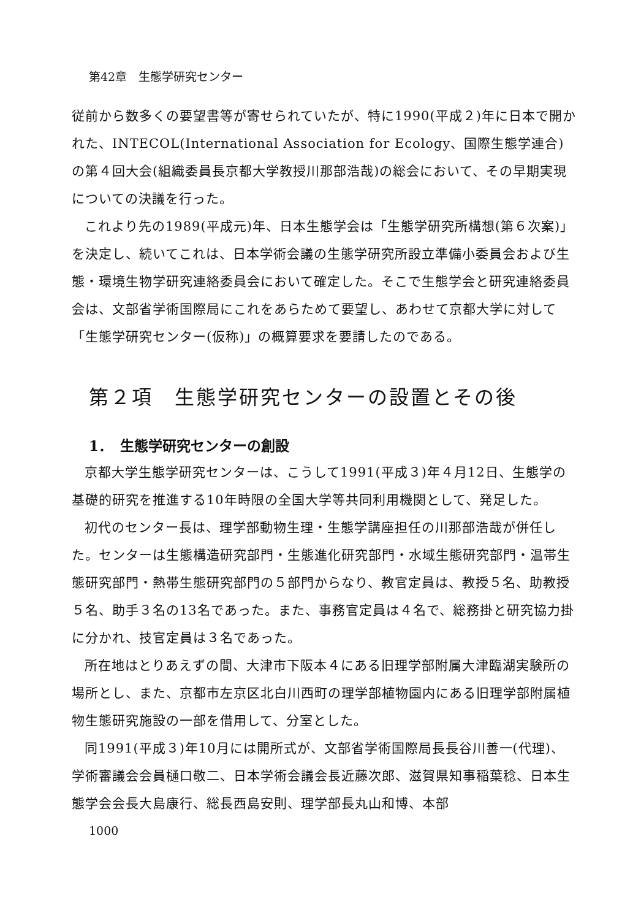第42章　生態学研究センター
従前から数多くの要望書等が寄せられていたが、特に1990(平成２)年に日本で開かれた、INTECOL(International Association for Ecology、国際生態学連合)の第４回大会(組織委員長京都大学教授川那部浩哉)の総会において、その早期実現についての決議を行った。
これより先の1989(平成元)年、日本生態学会は「生態学研究所構想(第６次案)」を決定し、続いてこれは、日本学術会議の生態学研究所設立準備小委員会および生態・環境生物学研究連絡委員会において確定した。そこで生態学会と研究連絡委員会は、文部省学術国際局にこれをあらためて要望し、あわせて京都大学に対して「生態学研究センター(仮称)」の概算要求を要請したのである。
第２項　生態学研究センターの設置とその後
1．　生態学研究センターの創設
京都大学生態学研究センターは、こうして1991(平成３)年４月12日、生態学の基礎的研究を推進する10年時限の全国大学等共同利用機関として、発足した。
初代のセンター長は、理学部動物生理・生態学講座担任の川那部浩哉が併任した。センターは生態構造研究部門・生態進化研究部門・水域生態研究部門・温帯生態研究部門・熱帯生態研究部門の５部門からなり、教官定員は、教授５名、助教授５名、助手３名の13名であった。また、事務官定員は４名で、総務掛と研究協力掛に分かれ、技官定員は３名であった。
所在地はとりあえずの間、大津市下阪本４にある旧理学部附属大津臨湖実験所の場所とし、また、京都市左京区北白川西町の理学部植物園内にある旧理学部附属植物生態研究施設の一部を借用して、分室とした。
同1991(平成３)年10月には開所式が、文部省学術国際局長長谷川善一(代理)、学術審議会会員樋口敬二、日本学術会議会長近藤次郎、滋賀県知事稲葉稔、日本生態学会会長大島康行、総長西島安則、理学部長丸山和博、本部
1000